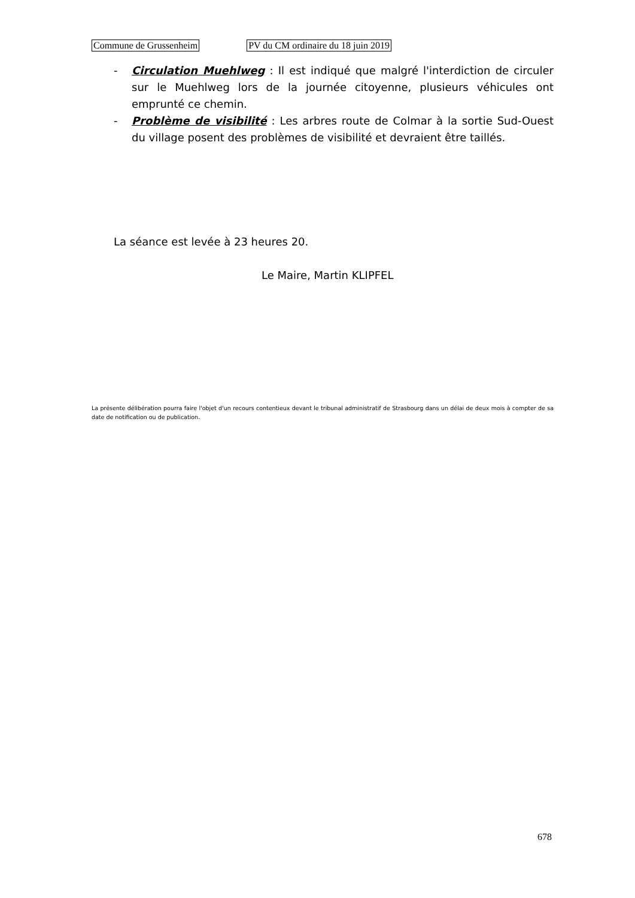Commune de Grussenheim PV du CM ordinaire du 18 juin 2019
- Circulation Muehlweg : Il est indiqué que malgré l'interdiction de circuler sur le Muehlweg lors de la journée citoyenne, plusieurs véhicules ont emprunté ce chemin.
- Problème de visibilité : Les arbres route de Colmar à la sortie Sud-Ouest du village posent des problèmes de visibilité et devraient être taillés.
La séance est levée à 23 heures 20.
Le Maire, Martin KLIPFEL
La présente délibération pourra faire l'objet d'un recours contentieux devant le tribunal administratif de Strasbourg dans un délai de deux mois à compter de sa date de notification ou de publication.
678